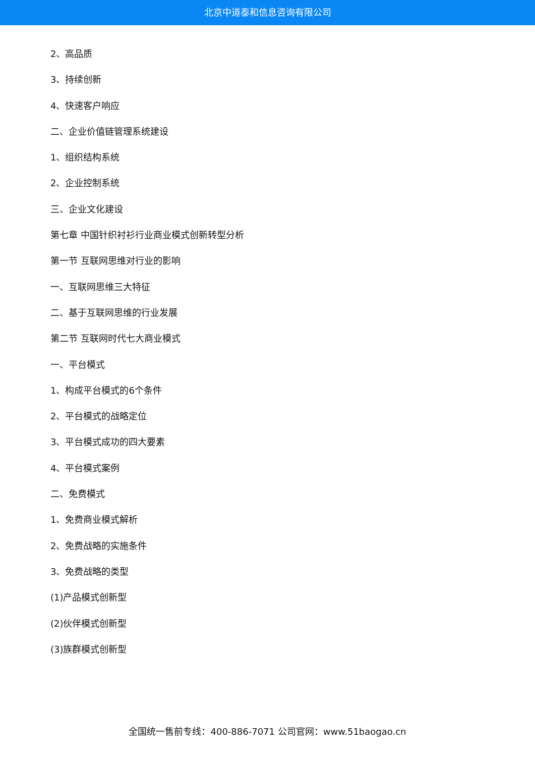北京中道泰和信息咨询有限公司
2、高品质
3、持续创新
4、快速客户响应
二、企业价值链管理系统建设
1、组织结构系统
2、企业控制系统
三、企业文化建设
第七章 中国针织衬衫行业商业模式创新转型分析
第一节 互联网思维对行业的影响
一、互联网思维三大特征
二、基于互联网思维的行业发展
第二节 互联网时代七大商业模式
一、平台模式
1、构成平台模式的6个条件
2、平台模式的战略定位
3、平台模式成功的四大要素
4、平台模式案例
二、免费模式
1、免费商业模式解析
2、免费战略的实施条件
3、免费战略的类型
(1)产品模式创新型
(2)伙伴模式创新型
(3)族群模式创新型
全国统一售前专线：400-886-7071 公司官网：www.51baogao.cn